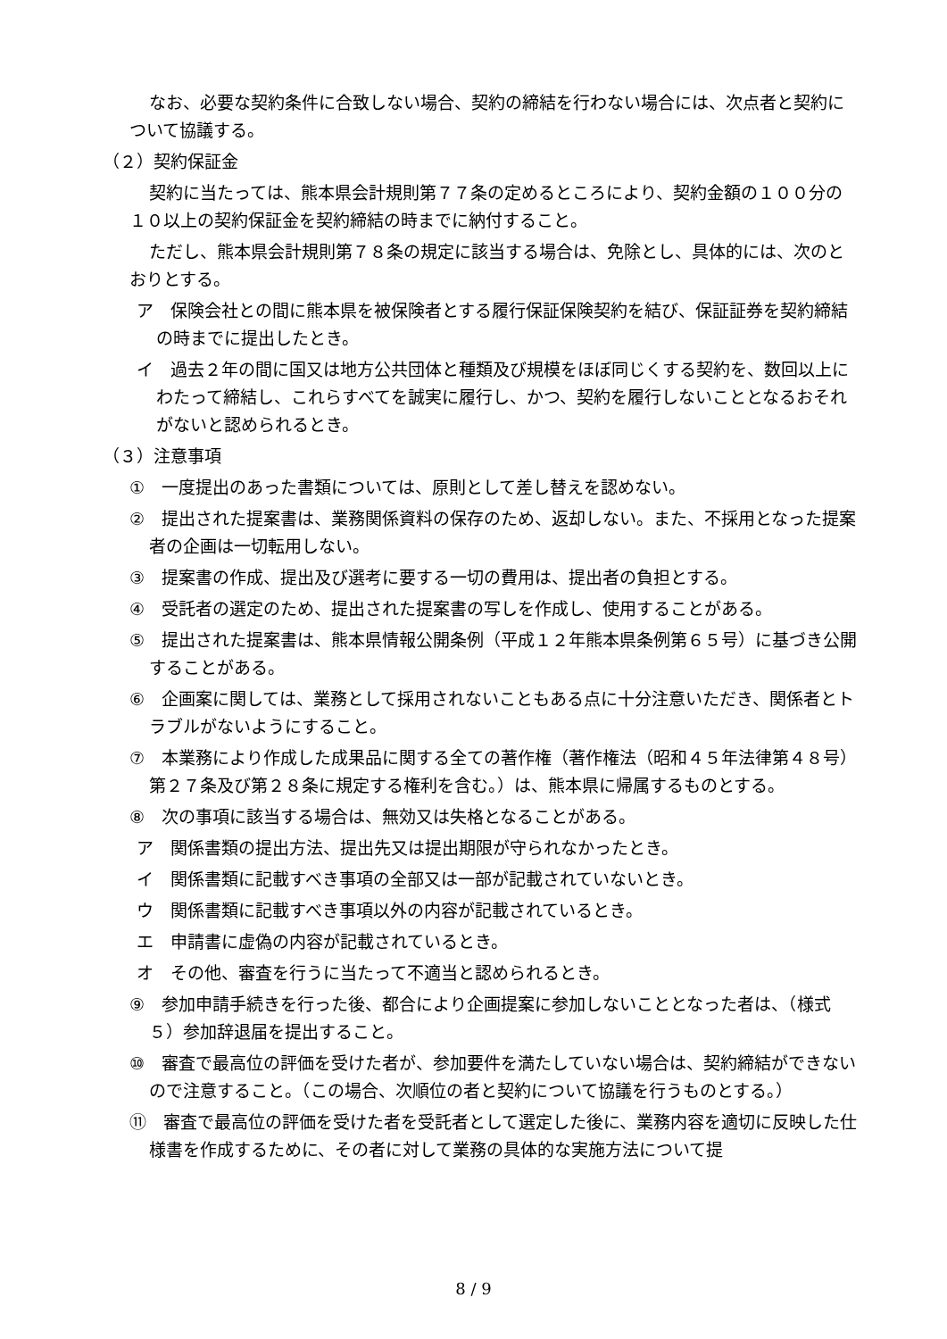なお、必要な契約条件に合致しない場合、契約の締結を行わない場合には、次点者と契約について協議する。
（２）契約保証金
契約に当たっては、熊本県会計規則第７７条の定めるところにより、契約金額の１００分の１０以上の契約保証金を契約締結の時までに納付すること。
ただし、熊本県会計規則第７８条の規定に該当する場合は、免除とし、具体的には、次のとおりとする。
ア　保険会社との間に熊本県を被保険者とする履行保証保険契約を結び、保証証券を契約締結の時までに提出したとき。
イ　過去２年の間に国又は地方公共団体と種類及び規模をほぼ同じくする契約を、数回以上にわたって締結し、これらすべてを誠実に履行し、かつ、契約を履行しないこととなるおそれがないと認められるとき。
（３）注意事項
①　一度提出のあった書類については、原則として差し替えを認めない。
②　提出された提案書は、業務関係資料の保存のため、返却しない。また、不採用となった提案者の企画は一切転用しない。
③　提案書の作成、提出及び選考に要する一切の費用は、提出者の負担とする。
④　受託者の選定のため、提出された提案書の写しを作成し、使用することがある。
⑤　提出された提案書は、熊本県情報公開条例（平成１２年熊本県条例第６５号）に基づき公開することがある。
⑥　企画案に関しては、業務として採用されないこともある点に十分注意いただき、関係者とトラブルがないようにすること。
⑦　本業務により作成した成果品に関する全ての著作権（著作権法（昭和４５年法律第４８号）第２７条及び第２８条に規定する権利を含む。）は、熊本県に帰属するものとする。
⑧　次の事項に該当する場合は、無効又は失格となることがある。
ア　関係書類の提出方法、提出先又は提出期限が守られなかったとき。
イ　関係書類に記載すべき事項の全部又は一部が記載されていないとき。
ウ　関係書類に記載すべき事項以外の内容が記載されているとき。
エ　申請書に虚偽の内容が記載されているとき。
オ　その他、審査を行うに当たって不適当と認められるとき。
⑨　参加申請手続きを行った後、都合により企画提案に参加しないこととなった者は、（様式５）参加辞退届を提出すること。
⑩　審査で最高位の評価を受けた者が、参加要件を満たしていない場合は、契約締結ができないので注意すること。（この場合、次順位の者と契約について協議を行うものとする。）
⑪　審査で最高位の評価を受けた者を受託者として選定した後に、業務内容を適切に反映した仕様書を作成するために、その者に対して業務の具体的な実施方法について提
8 / 9